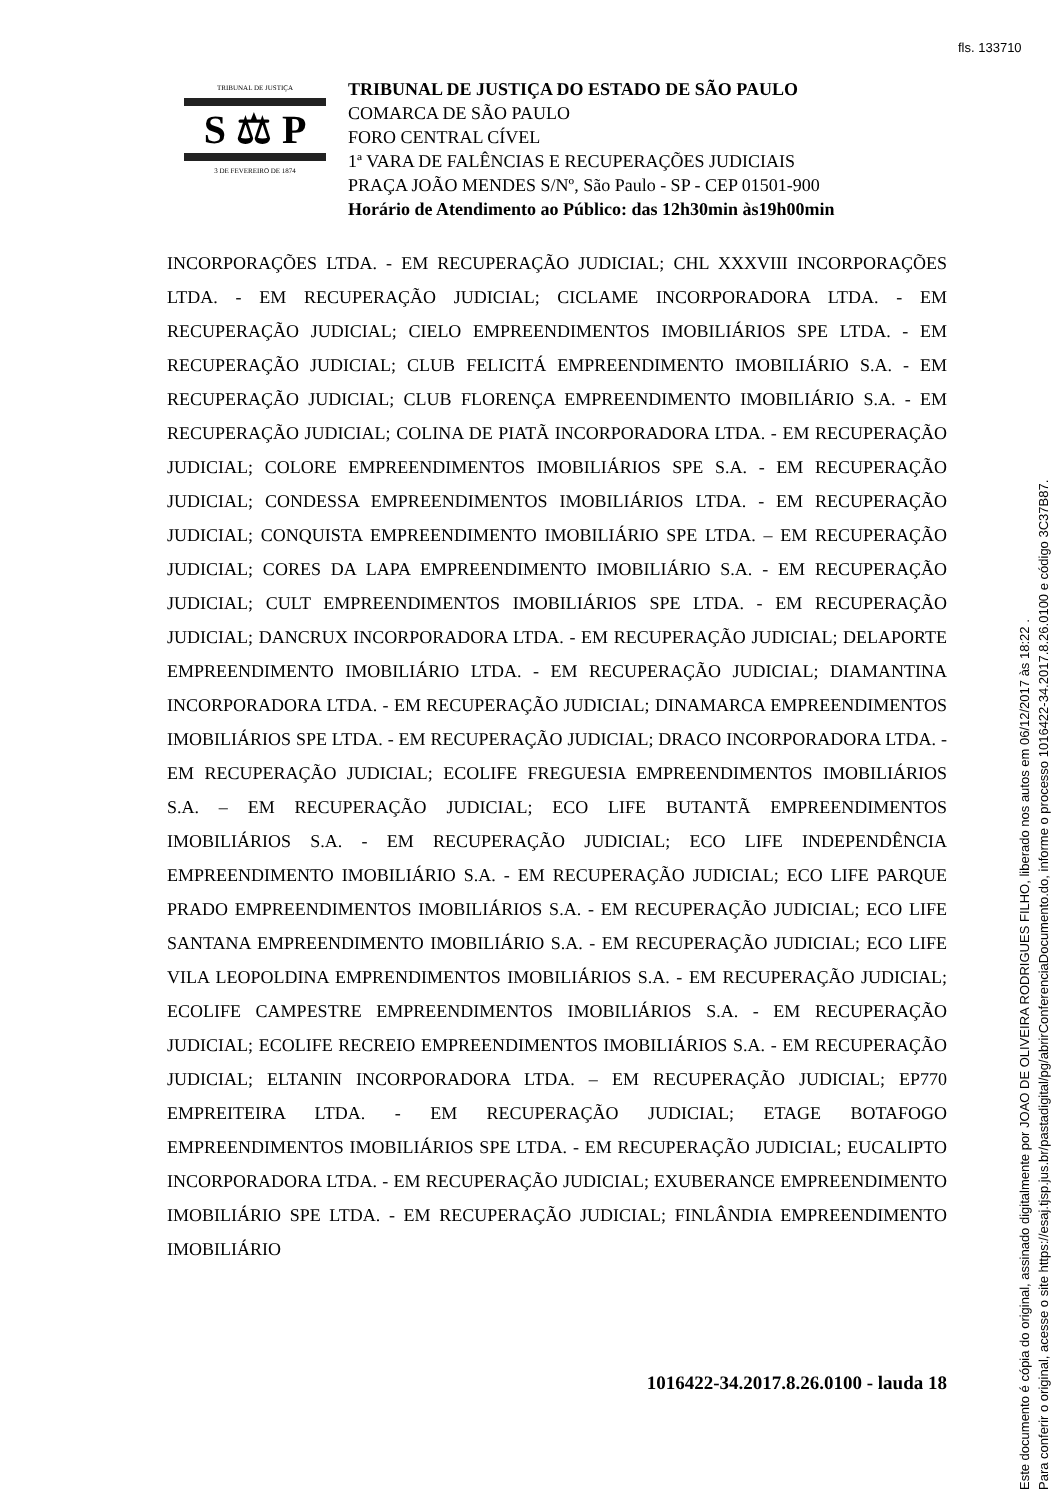fls. 133710
TRIBUNAL DE JUSTIÇA
S ⚖ P
3 DE FEVEREIRO DE 1874
TRIBUNAL DE JUSTIÇA DO ESTADO DE SÃO PAULO
COMARCA DE SÃO PAULO
FORO CENTRAL CÍVEL
1ª VARA DE FALÊNCIAS E RECUPERAÇÕES JUDICIAIS
PRAÇA JOÃO MENDES S/Nº, São Paulo - SP - CEP 01501-900
Horário de Atendimento ao Público: das 12h30min às19h00min
INCORPORAÇÕES LTDA. - EM RECUPERAÇÃO JUDICIAL; CHL XXXVIII INCORPORAÇÕES LTDA. - EM RECUPERAÇÃO JUDICIAL; CICLAME INCORPORADORA LTDA. - EM RECUPERAÇÃO JUDICIAL; CIELO EMPREENDIMENTOS IMOBILIÁRIOS SPE LTDA. - EM RECUPERAÇÃO JUDICIAL; CLUB FELICITÁ EMPREENDIMENTO IMOBILIÁRIO S.A. - EM RECUPERAÇÃO JUDICIAL; CLUB FLORENÇA EMPREENDIMENTO IMOBILIÁRIO S.A. - EM RECUPERAÇÃO JUDICIAL; COLINA DE PIATÃ INCORPORADORA LTDA. - EM RECUPERAÇÃO JUDICIAL; COLORE EMPREENDIMENTOS IMOBILIÁRIOS SPE S.A. - EM RECUPERAÇÃO JUDICIAL; CONDESSA EMPREENDIMENTOS IMOBILIÁRIOS LTDA. - EM RECUPERAÇÃO JUDICIAL; CONQUISTA EMPREENDIMENTO IMOBILIÁRIO SPE LTDA. – EM RECUPERAÇÃO JUDICIAL; CORES DA LAPA EMPREENDIMENTO IMOBILIÁRIO S.A. - EM RECUPERAÇÃO JUDICIAL; CULT EMPREENDIMENTOS IMOBILIÁRIOS SPE LTDA. - EM RECUPERAÇÃO JUDICIAL; DANCRUX INCORPORADORA LTDA. - EM RECUPERAÇÃO JUDICIAL; DELAPORTE EMPREENDIMENTO IMOBILIÁRIO LTDA. - EM RECUPERAÇÃO JUDICIAL; DIAMANTINA INCORPORADORA LTDA. - EM RECUPERAÇÃO JUDICIAL; DINAMARCA EMPREENDIMENTOS IMOBILIÁRIOS SPE LTDA. - EM RECUPERAÇÃO JUDICIAL; DRACO INCORPORADORA LTDA. - EM RECUPERAÇÃO JUDICIAL; ECOLIFE FREGUESIA EMPREENDIMENTOS IMOBILIÁRIOS S.A. – EM RECUPERAÇÃO JUDICIAL; ECO LIFE BUTANTÃ EMPREENDIMENTOS IMOBILIÁRIOS S.A. - EM RECUPERAÇÃO JUDICIAL; ECO LIFE INDEPENDÊNCIA EMPREENDIMENTO IMOBILIÁRIO S.A. - EM RECUPERAÇÃO JUDICIAL; ECO LIFE PARQUE PRADO EMPREENDIMENTOS IMOBILIÁRIOS S.A. - EM RECUPERAÇÃO JUDICIAL; ECO LIFE SANTANA EMPREENDIMENTO IMOBILIÁRIO S.A. - EM RECUPERAÇÃO JUDICIAL; ECO LIFE VILA LEOPOLDINA EMPRENDIMENTOS IMOBILIÁRIOS S.A. - EM RECUPERAÇÃO JUDICIAL; ECOLIFE CAMPESTRE EMPREENDIMENTOS IMOBILIÁRIOS S.A. - EM RECUPERAÇÃO JUDICIAL; ECOLIFE RECREIO EMPREENDIMENTOS IMOBILIÁRIOS S.A. - EM RECUPERAÇÃO JUDICIAL; ELTANIN INCORPORADORA LTDA. – EM RECUPERAÇÃO JUDICIAL; EP770 EMPREITEIRA LTDA. - EM RECUPERAÇÃO JUDICIAL; ETAGE BOTAFOGO EMPREENDIMENTOS IMOBILIÁRIOS SPE LTDA. - EM RECUPERAÇÃO JUDICIAL; EUCALIPTO INCORPORADORA LTDA. - EM RECUPERAÇÃO JUDICIAL; EXUBERANCE EMPREENDIMENTO IMOBILIÁRIO SPE LTDA. - EM RECUPERAÇÃO JUDICIAL; FINLÂNDIA EMPREENDIMENTO IMOBILIÁRIO
1016422-34.2017.8.26.0100 - lauda 18
Este documento é cópia do original, assinado digitalmente por JOAO DE OLIVEIRA RODRIGUES FILHO, liberado nos autos em 06/12/2017 às 18:22 .
Para conferir o original, acesse o site https://esaj.tjsp.jus.br/pastadigital/pg/abrirConferenciaDocumento.do, informe o processo 1016422-34.2017.8.26.0100 e código 3C37B87.